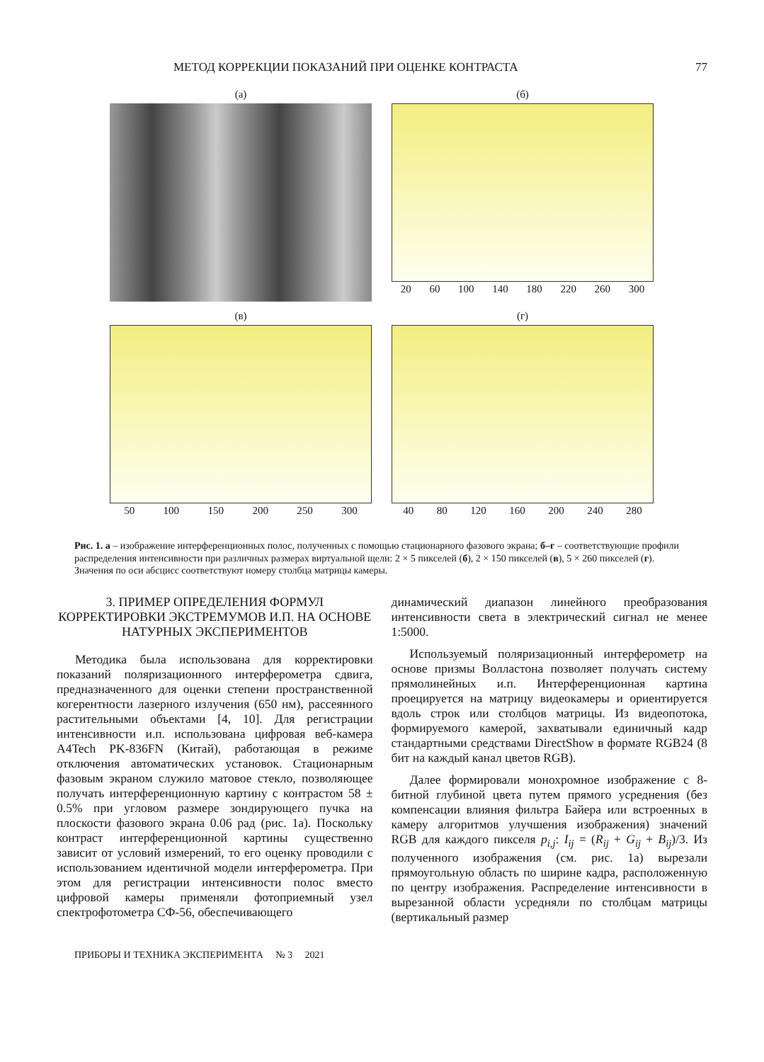МЕТОД КОРРЕКЦИИ ПОКАЗАНИЙ ПРИ ОЦЕНКЕ КОНТРАСТА 77
(а)
(б)
20 60 100 140 180 220 260 300
(в)
50 100 150 200 250 300
(г)
40 80 120 160 200 240 280
Рис. 1. а – изображение интерференционных полос, полученных с помощью стационарного фазового экрана; б–г – соответствующие профили распределения интенсивности при различных размерах виртуальной щели: 2 × 5 пикселей (б), 2 × 150 пикселей (в), 5 × 260 пикселей (г). Значения по оси абсцисс соответствуют номеру столбца матрицы камеры.
3. ПРИМЕР ОПРЕДЕЛЕНИЯ ФОРМУЛ КОРРЕКТИРОВКИ ЭКСТРЕМУМОВ И.П. НА ОСНОВЕ НАТУРНЫХ ЭКСПЕРИМЕНТОВ
Методика была использована для корректировки показаний поляризационного интерферометра сдвига, предназначенного для оценки степени пространственной когерентности лазерного излучения (650 нм), рассеянного растительными объектами [4, 10]. Для регистрации интенсивности и.п. использована цифровая веб-камера A4Tech PK-836FN (Китай), работающая в режиме отключения автоматических установок. Стационарным фазовым экраном служило матовое стекло, позволяющее получать интерференционную картину с контрастом 58 ± 0.5% при угловом размере зондирующего пучка на плоскости фазового экрана 0.06 рад (рис. 1а). Поскольку контраст интерференционной картины существенно зависит от условий измерений, то его оценку проводили с использованием идентичной модели интерферометра. При этом для регистрации интенсивности полос вместо цифровой камеры применяли фотоприемный узел спектрофотометра СФ-56, обеспечивающего
динамический диапазон линейного преобразования интенсивности света в электрический сигнал не менее 1:5000.
Используемый поляризационный интерферометр на основе призмы Волластона позволяет получать систему прямолинейных и.п. Интерференционная картина проецируется на матрицу видеокамеры и ориентируется вдоль строк или столбцов матрицы. Из видеопотока, формируемого камерой, захватывали единичный кадр стандартными средствами DirectShow в формате RGB24 (8 бит на каждый канал цветов RGB).
Далее формировали монохромное изображение с 8-битной глубиной цвета путем прямого усреднения (без компенсации влияния фильтра Байера или встроенных в камеру алгоритмов улучшения изображения) значений RGB для каждого пикселя p<sub>i,j</sub>: I<sub>ij</sub> = (R<sub>ij</sub> + G<sub>ij</sub> + B<sub>ij</sub>)/3. Из полученного изображения (см. рис. 1а) вырезали прямоугольную область по ширине кадра, расположенную по центру изображения. Распределение интенсивности в вырезанной области усредняли по столбцам матрицы (вертикальный размер
ПРИБОРЫ И ТЕХНИКА ЭКСПЕРИМЕНТА № 3 2021